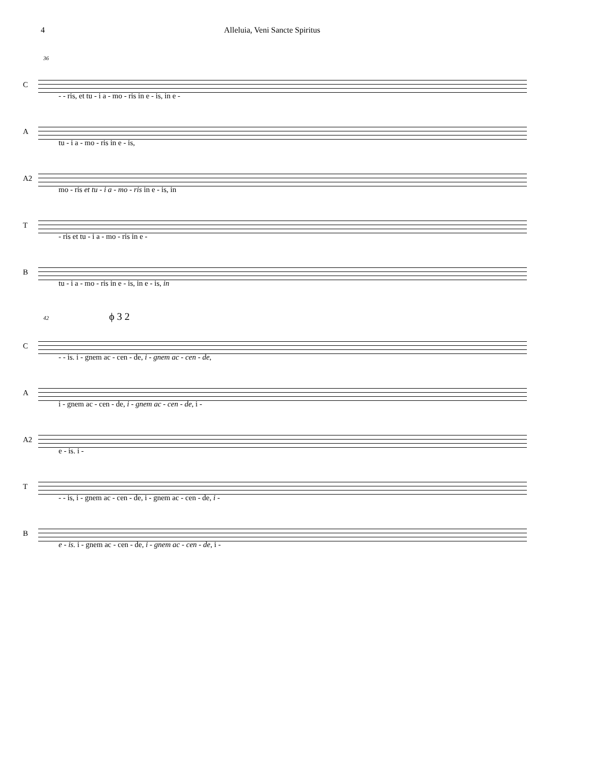4 Alleluia, Veni Sancte Spiritus
36
C
- - ris, et tu - i a - mo - ris in e - is, in e -
A
tu - i a - mo - ris in e - is,
A2
mo - ris et tu - i a - mo - ris in e - is, in
T
- ris et tu - i a - mo - ris in e -
B
tu - i a - mo - ris in e - is, in e - is, in
42 ϕ 3 2
C
- - is. i - gnem ac - cen - de, i - gnem ac - cen - de,
A
i - gnem ac - cen - de, i - gnem ac - cen - de, i -
A2
e - is. i -
T
- - is, i - gnem ac - cen - de, i - gnem ac - cen - de, i -
B
e - is. i - gnem ac - cen - de, i - gnem ac - cen - de, i -